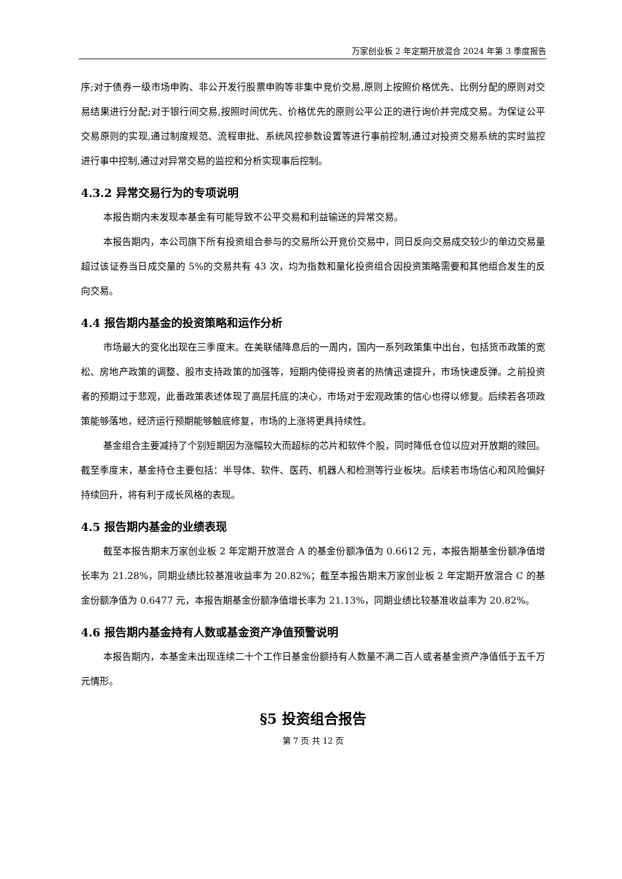万家创业板 2 年定期开放混合 2024 年第 3 季度报告
序;对于债券一级市场申购、非公开发行股票申购等非集中竞价交易,原则上按照价格优先、比例分配的原则对交易结果进行分配;对于银行间交易,按照时间优先、价格优先的原则公平公正的进行询价并完成交易。为保证公平交易原则的实现,通过制度规范、流程审批、系统风控参数设置等进行事前控制,通过对投资交易系统的实时监控进行事中控制,通过对异常交易的监控和分析实现事后控制。
4.3.2 异常交易行为的专项说明
本报告期内未发现本基金有可能导致不公平交易和利益输送的异常交易。
本报告期内，本公司旗下所有投资组合参与的交易所公开竞价交易中，同日反向交易成交较少的单边交易量超过该证券当日成交量的 5%的交易共有 43 次，均为指数和量化投资组合因投资策略需要和其他组合发生的反向交易。
4.4 报告期内基金的投资策略和运作分析
市场最大的变化出现在三季度末。在美联储降息后的一周内，国内一系列政策集中出台，包括货币政策的宽松、房地产政策的调整、股市支持政策的加强等，短期内使得投资者的热情迅速提升，市场快速反弹。之前投资者的预期过于悲观，此番政策表述体现了高层托底的决心，市场对于宏观政策的信心也得以修复。后续若各项政策能够落地，经济运行预期能够触底修复，市场的上涨将更具持续性。
基金组合主要减持了个别短期因为涨幅较大而超标的芯片和软件个股，同时降低仓位以应对开放期的赎回。截至季度末，基金持仓主要包括：半导体、软件、医药、机器人和检测等行业板块。后续若市场信心和风险偏好持续回升，将有利于成长风格的表现。
4.5 报告期内基金的业绩表现
截至本报告期末万家创业板 2 年定期开放混合 A 的基金份额净值为 0.6612 元，本报告期基金份额净值增长率为 21.28%，同期业绩比较基准收益率为 20.82%；截至本报告期末万家创业板 2 年定期开放混合 C 的基金份额净值为 0.6477 元，本报告期基金份额净值增长率为 21.13%，同期业绩比较基准收益率为 20.82%。
4.6 报告期内基金持有人数或基金资产净值预警说明
本报告期内，本基金未出现连续二十个工作日基金份额持有人数量不满二百人或者基金资产净值低于五千万元情形。
§5 投资组合报告
第 7 页 共 12 页